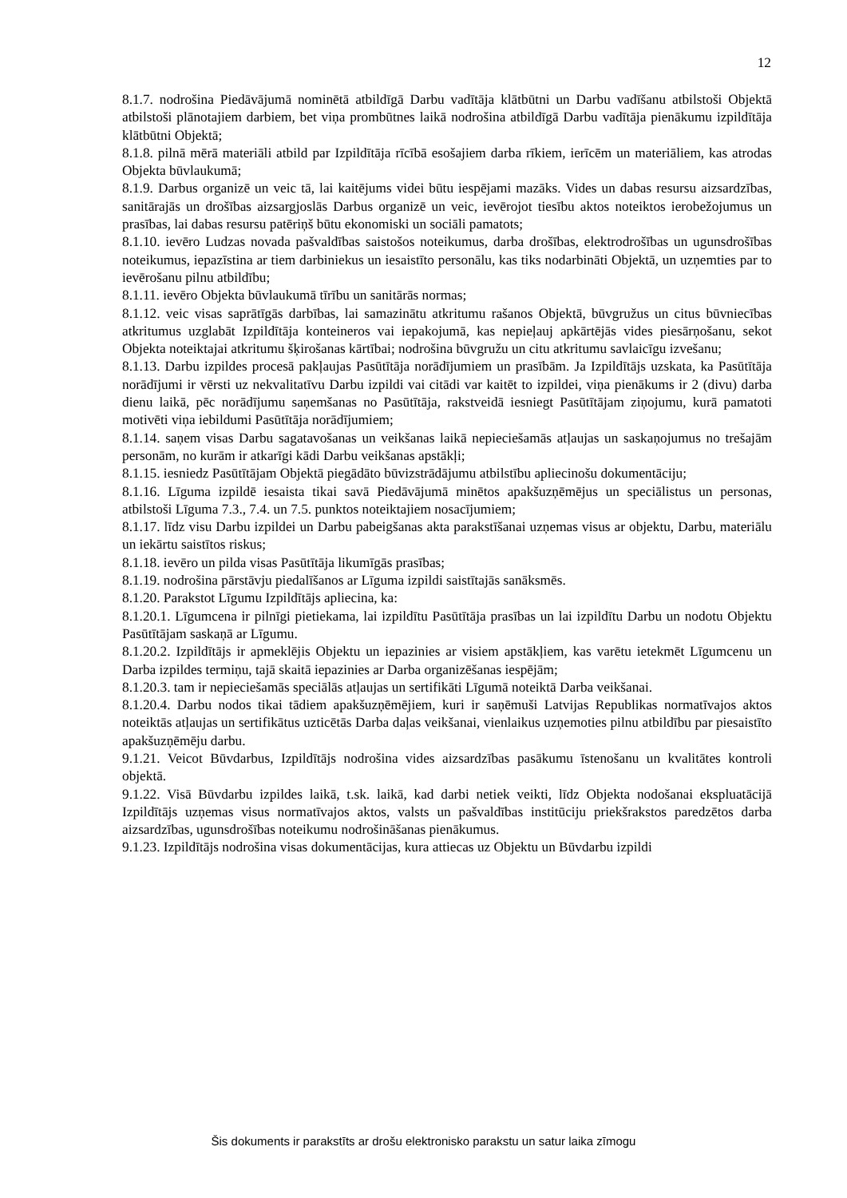12
8.1.7. nodrošina Piedāvājumā nominētā atbildīgā Darbu vadītāja klātbūtni un Darbu vadīšanu atbilstoši Objektā atbilstoši plānotajiem darbiem, bet viņa prombūtnes laikā nodrošina atbildīgā Darbu vadītāja pienākumu izpildītāja klātbūtni Objektā;
8.1.8. pilnā mērā materiāli atbild par Izpildītāja rīcībā esošajiem darba rīkiem, ierīcēm un materiāliem, kas atrodas Objekta būvlaukumā;
8.1.9. Darbus organizē un veic tā, lai kaitējums videi būtu iespējami mazāks. Vides un dabas resursu aizsardzības, sanitārajās un drošības aizsargjoslās Darbus organizē un veic, ievērojot tiesību aktos noteiktos ierobežojumus un prasības, lai dabas resursu patēriņš būtu ekonomiski un sociāli pamatots;
8.1.10. ievēro Ludzas novada pašvaldības saistošos noteikumus, darba drošības, elektrodrošības un ugunsdrošības noteikumus, iepazīstina ar tiem darbiniekus un iesaistīto personālu, kas tiks nodarbināti Objektā, un uzņemties par to ievērošanu pilnu atbildību;
8.1.11. ievēro Objekta būvlaukumā tīrību un sanitārās normas;
8.1.12. veic visas saprātīgās darbības, lai samazinātu atkritumu rašanos Objektā, būvgružus un citus būvniecības atkritumus uzglabāt Izpildītāja konteineros vai iepakojumā, kas nepieļauj apkārtējās vides piesārņošanu, sekot Objekta noteiktajai atkritumu šķirošanas kārtībai; nodrošina būvgružu un citu atkritumu savlaicīgu izvešanu;
8.1.13. Darbu izpildes procesā pakļaujas Pasūtītāja norādījumiem un prasībām. Ja Izpildītājs uzskata, ka Pasūtītāja norādījumi ir vērsti uz nekvalitatīvu Darbu izpildi vai citādi var kaitēt to izpildei, viņa pienākums ir 2 (divu) darba dienu laikā, pēc norādījumu saņemšanas no Pasūtītāja, rakstveidā iesniegt Pasūtītājam ziņojumu, kurā pamatoti motivēti viņa iebildumi Pasūtītāja norādījumiem;
8.1.14. saņem visas Darbu sagatavošanas un veikšanas laikā nepieciešamās atļaujas un saskaņojumus no trešajām personām, no kurām ir atkarīgi kādi Darbu veikšanas apstākļi;
8.1.15. iesniedz Pasūtītājam Objektā piegādāto būvizstrādājumu atbilstību apliecinošu dokumentāciju;
8.1.16. Līguma izpildē iesaista tikai savā Piedāvājumā minētos apakšuzņēmējus un speciālistus un personas, atbilstoši Līguma 7.3., 7.4. un 7.5. punktos noteiktajiem nosacījumiem;
8.1.17. līdz visu Darbu izpildei un Darbu pabeigšanas akta parakstīšanai uzņemas visus ar objektu, Darbu, materiālu un iekārtu saistītos riskus;
8.1.18. ievēro un pilda visas Pasūtītāja likumīgās prasības;
8.1.19. nodrošina pārstāvju piedalīšanos ar Līguma izpildi saistītajās sanāksmēs.
8.1.20. Parakstot Līgumu Izpildītājs apliecina, ka:
8.1.20.1. Līgumcena ir pilnīgi pietiekama, lai izpildītu Pasūtītāja prasības un lai izpildītu Darbu un nodotu Objektu Pasūtītājam saskaņā ar Līgumu.
8.1.20.2. Izpildītājs ir apmeklējis Objektu un iepazinies ar visiem apstākļiem, kas varētu ietekmēt Līgumcenu un Darba izpildes termiņu, tajā skaitā iepazinies ar Darba organizēšanas iespējām;
8.1.20.3. tam ir nepieciešamās speciālās atļaujas un sertifikāti Līgumā noteiktā Darba veikšanai.
8.1.20.4. Darbu nodos tikai tādiem apakšuzņēmējiem, kuri ir saņēmuši Latvijas Republikas normatīvajos aktos noteiktās atļaujas un sertifikātus uzticētās Darba daļas veikšanai, vienlaikus uzņemoties pilnu atbildību par piesaistīto apakšuzņēmēju darbu.
9.1.21. Veicot Būvdarbus, Izpildītājs nodrošina vides aizsardzības pasākumu īstenošanu un kvalitātes kontroli objektā.
9.1.22. Visā Būvdarbu izpildes laikā, t.sk. laikā, kad darbi netiek veikti, līdz Objekta nodošanai ekspluatācijā Izpildītājs uzņemas visus normatīvajos aktos, valsts un pašvaldības institūciju priekšrakstos paredzētos darba aizsardzības, ugunsdrošības noteikumu nodrošināšanas pienākumus.
9.1.23. Izpildītājs nodrošina visas dokumentācijas, kura attiecas uz Objektu un Būvdarbu izpildi
Šis dokuments ir parakstīts ar drošu elektronisko parakstu un satur laika zīmogu